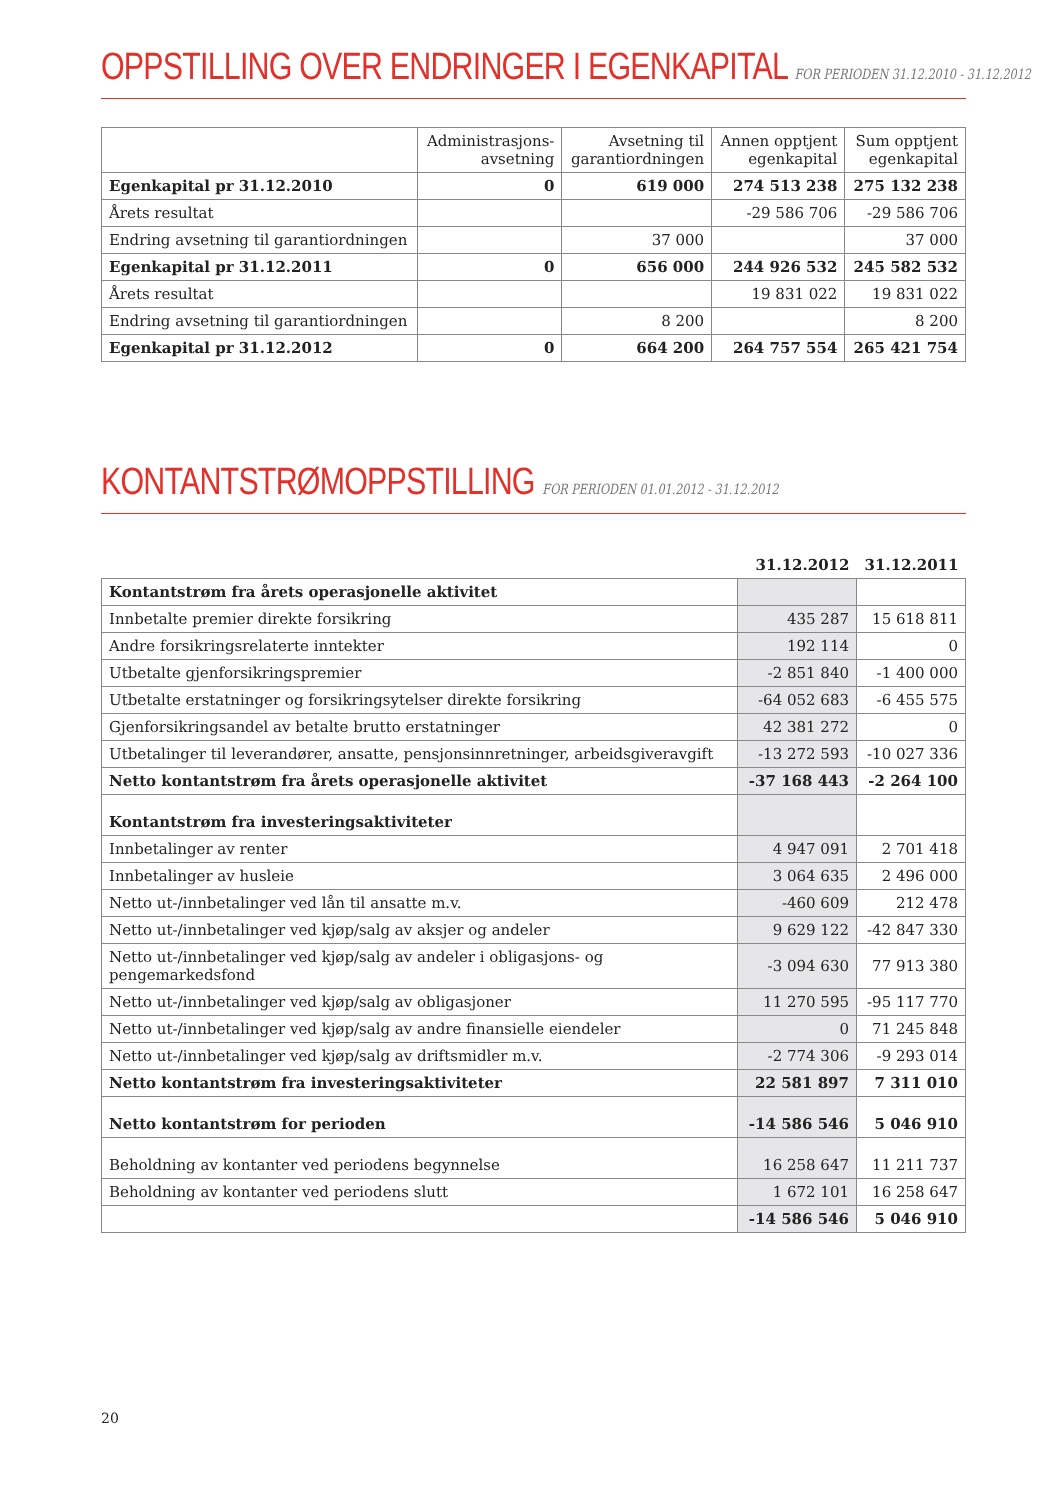OPPSTILLING OVER ENDRINGER I EGENKAPITAL FOR PERIODEN 31.12.2010 - 31.12.2012
| | Administrasjons- avsetning | Avsetning til garantiordningen | Annen opptjent egenkapital | Sum opptjent egenkapital |
| --- | --- | --- | --- | --- |
| Egenkapital pr 31.12.2010 | 0 | 619 000 | 274 513 238 | 275 132 238 |
| Årets resultat | | | -29 586 706 | -29 586 706 |
| Endring avsetning til garantiordningen | | 37 000 | | 37 000 |
| Egenkapital pr 31.12.2011 | 0 | 656 000 | 244 926 532 | 245 582 532 |
| Årets resultat | | | 19 831 022 | 19 831 022 |
| Endring avsetning til garantiordningen | | 8 200 | | 8 200 |
| Egenkapital pr 31.12.2012 | 0 | 664 200 | 264 757 554 | 265 421 754 |
KONTANTSTRØMOPPSTILLING FOR PERIODEN 01.01.2012 - 31.12.2012
| | 31.12.2012 | 31.12.2011 |
| --- | --- | --- |
| Kontantstrøm fra årets operasjonelle aktivitet | | |
| Innbetalte premier direkte forsikring | 435 287 | 15 618 811 |
| Andre forsikringsrelaterte inntekter | 192 114 | 0 |
| Utbetalte gjenforsikringspremier | -2 851 840 | -1 400 000 |
| Utbetalte erstatninger og forsikringsytelser direkte forsikring | -64 052 683 | -6 455 575 |
| Gjenforsikringsandel av betalte brutto erstatninger | 42 381 272 | 0 |
| Utbetalinger til leverandører, ansatte, pensjonsinnretninger, arbeidsgiveravgift | -13 272 593 | -10 027 336 |
| Netto kontantstrøm fra årets operasjonelle aktivitet | -37 168 443 | -2 264 100 |
| Kontantstrøm fra investeringsaktiviteter | | |
| Innbetalinger av renter | 4 947 091 | 2 701 418 |
| Innbetalinger av husleie | 3 064 635 | 2 496 000 |
| Netto ut-/innbetalinger ved lån til ansatte m.v. | -460 609 | 212 478 |
| Netto ut-/innbetalinger ved kjøp/salg av aksjer og andeler | 9 629 122 | -42 847 330 |
| Netto ut-/innbetalinger ved kjøp/salg av andeler i obligasjons- og pengemarkedsfond | -3 094 630 | 77 913 380 |
| Netto ut-/innbetalinger ved kjøp/salg av obligasjoner | 11 270 595 | -95 117 770 |
| Netto ut-/innbetalinger ved kjøp/salg av andre finansielle eiendeler | 0 | 71 245 848 |
| Netto ut-/innbetalinger ved kjøp/salg av driftsmidler m.v. | -2 774 306 | -9 293 014 |
| Netto kontantstrøm fra investeringsaktiviteter | 22 581 897 | 7 311 010 |
| Netto kontantstrøm for perioden | -14 586 546 | 5 046 910 |
| Beholdning av kontanter ved periodens begynnelse | 16 258 647 | 11 211 737 |
| Beholdning av kontanter ved periodens slutt | 1 672 101 | 16 258 647 |
| | -14 586 546 | 5 046 910 |
20